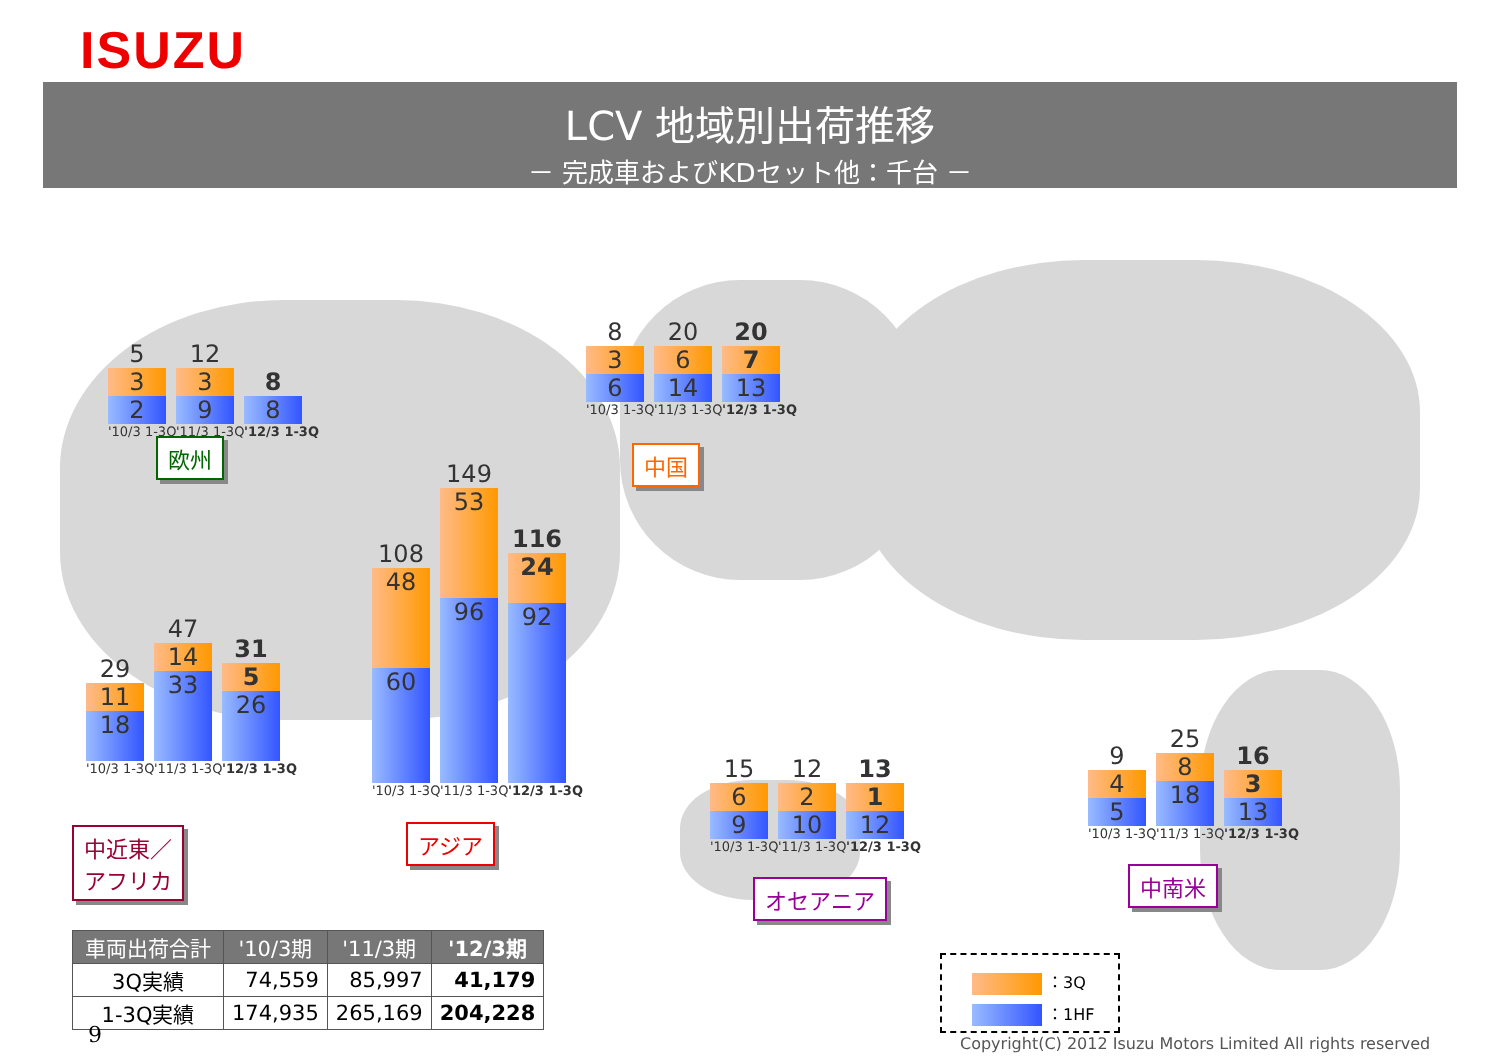ISUZU
LCV 地域別出荷推移
－ 完成車およびKDセット他：千台 －
5
3
2
'10/3 1-3Q
12
3
9
'11/3 1-3Q
8
8
'12/3 1-3Q
欧州
8
3
6
'10/3 1-3Q
20
6
14
'11/3 1-3Q
20
7
13
'12/3 1-3Q
中国
108
48
60
'10/3 1-3Q
149
53
96
'11/3 1-3Q
116
24
92
'12/3 1-3Q
アジア
29
11
18
'10/3 1-3Q
47
14
33
'11/3 1-3Q
31
5
26
'12/3 1-3Q
中近東／
アフリカ
15
6
9
'10/3 1-3Q
12
2
10
'11/3 1-3Q
13
1
12
'12/3 1-3Q
オセアニア
9
4
5
'10/3 1-3Q
25
8
18
'11/3 1-3Q
16
3
13
'12/3 1-3Q
中南米
| 車両出荷合計 | '10/3期 | '11/3期 | '12/3期 |
| --- | --- | --- | --- |
| 3Q実績 | 74,559 | 85,997 | 41,179 |
| 1-3Q実績 | 174,935 | 265,169 | 204,228 |
：3Q
：1HF
9
Copyright(C) 2012 Isuzu Motors Limited All rights reserved